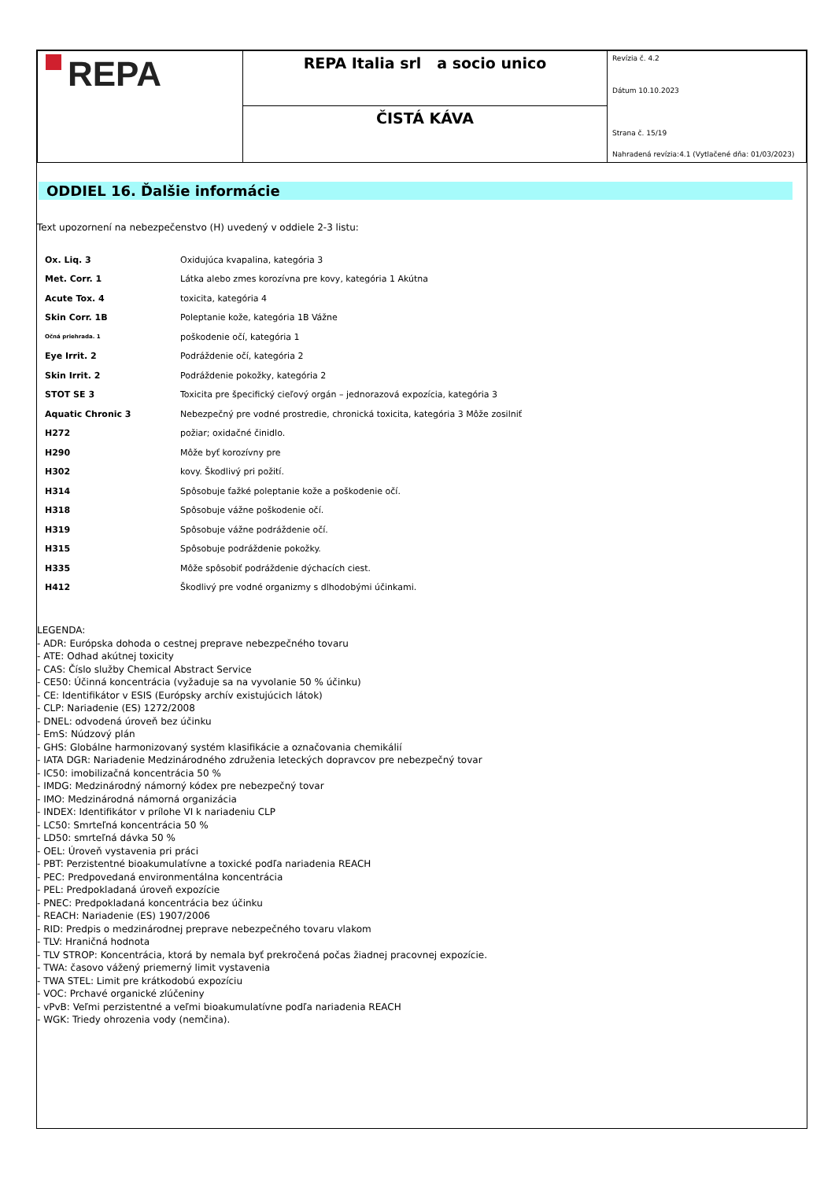| REPA | REPA Italia srl a socio unico | Revízia č. 4.2 Dátum 10.10.2023 Strana č. 15/19 Nahradená revízia:4.1 (Vytlačené dňa: 01/03/2023) |
| | ČISTÁ KÁVA | |
ODDIEL 16. Ďalšie informácie
Text upozornení na nebezpečenstvo (H) uvedený v oddiele 2-3 listu:
| Ox. Liq. 3 | Oxidujúca kvapalina, kategória 3 |
| Met. Corr. 1 | Látka alebo zmes korozívna pre kovy, kategória 1 Akútna |
| Acute Tox. 4 | toxicita, kategória 4 |
| Skin Corr. 1B | Poleptanie kože, kategória 1B Vážne |
| Očná priehrada. 1 | poškodenie očí, kategória 1 |
| Eye Irrit. 2 | Podráždenie očí, kategória 2 |
| Skin Irrit. 2 | Podráždenie pokožky, kategória 2 |
| STOT SE 3 | Toxicita pre špecifický cieľový orgán – jednorazová expozícia, kategória 3 |
| Aquatic Chronic 3 | Nebezpečný pre vodné prostredie, chronická toxicita, kategória 3 Môže zosilniť |
| H272 | požiar; oxidačné činidlo. |
| H290 | Môže byť korozívny pre |
| H302 | kovy. Škodlivý pri požití. |
| H314 | Spôsobuje ťažké poleptanie kože a poškodenie očí. |
| H318 | Spôsobuje vážne poškodenie očí. |
| H319 | Spôsobuje vážne podráždenie očí. |
| H315 | Spôsobuje podráždenie pokožky. |
| H335 | Môže spôsobiť podráždenie dýchacích ciest. |
| H412 | Škodlivý pre vodné organizmy s dlhodobými účinkami. |
LEGENDA:
- ADR: Európska dohoda o cestnej preprave nebezpečného tovaru
- ATE: Odhad akútnej toxicity
- CAS: Číslo služby Chemical Abstract Service
- CE50: Účinná koncentrácia (vyžaduje sa na vyvolanie 50 % účinku)
- CE: Identifikátor v ESIS (Európsky archív existujúcich látok)
- CLP: Nariadenie (ES) 1272/2008
- DNEL: odvodená úroveň bez účinku
- EmS: Núdzový plán
- GHS: Globálne harmonizovaný systém klasifikácie a označovania chemikálií
- IATA DGR: Nariadenie Medzinárodného združenia leteckých dopravcov pre nebezpečný tovar
- IC50: imobilizačná koncentrácia 50 %
- IMDG: Medzinárodný námorný kódex pre nebezpečný tovar
- IMO: Medzinárodná námorná organizácia
- INDEX: Identifikátor v prílohe VI k nariadeniu CLP
- LC50: Smrteľná koncentrácia 50 %
- LD50: smrteľná dávka 50 %
- OEL: Úroveň vystavenia pri práci
- PBT: Perzistentné bioakumulatívne a toxické podľa nariadenia REACH
- PEC: Predpovedaná environmentálna koncentrácia
- PEL: Predpokladaná úroveň expozície
- PNEC: Predpokladaná koncentrácia bez účinku
- REACH: Nariadenie (ES) 1907/2006
- RID: Predpis o medzinárodnej preprave nebezpečného tovaru vlakom
- TLV: Hraničná hodnota
- TLV STROP: Koncentrácia, ktorá by nemala byť prekročená počas žiadnej pracovnej expozície.
- TWA: časovo vážený priemerný limit vystavenia
- TWA STEL: Limit pre krátkodobú expozíciu
- VOC: Prchavé organické zlúčeniny
- vPvB: Veľmi perzistentné a veľmi bioakumulatívne podľa nariadenia REACH
- WGK: Triedy ohrozenia vody (nemčina).